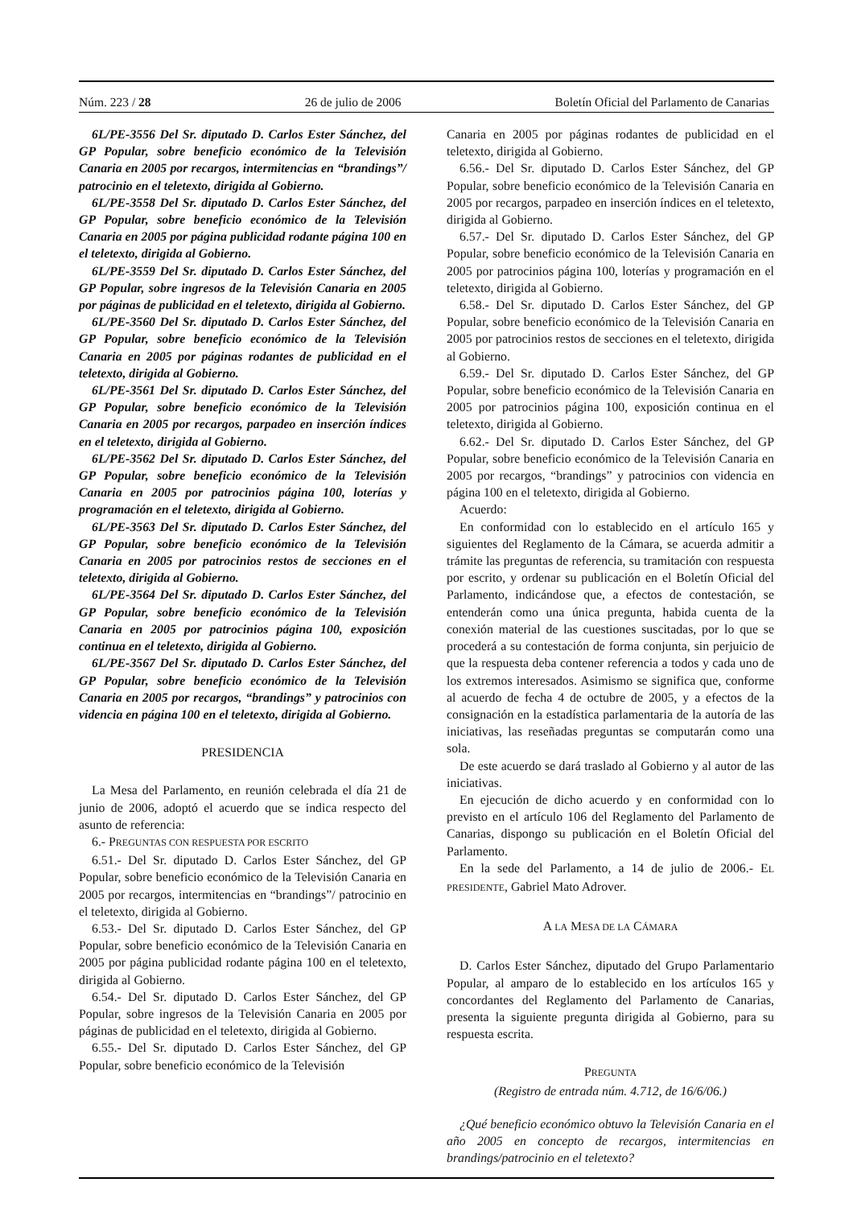Núm. 223 / 28 26 de julio de 2006 Boletín Oficial del Parlamento de Canarias
6L/PE-3556 Del Sr. diputado D. Carlos Ester Sánchez, del GP Popular, sobre beneficio económico de la Televisión Canaria en 2005 por recargos, intermitencias en “brandings”/ patrocinio en el teletexto, dirigida al Gobierno.
6L/PE-3558 Del Sr. diputado D. Carlos Ester Sánchez, del GP Popular, sobre beneficio económico de la Televisión Canaria en 2005 por página publicidad rodante página 100 en el teletexto, dirigida al Gobierno.
6L/PE-3559 Del Sr. diputado D. Carlos Ester Sánchez, del GP Popular, sobre ingresos de la Televisión Canaria en 2005 por páginas de publicidad en el teletexto, dirigida al Gobierno.
6L/PE-3560 Del Sr. diputado D. Carlos Ester Sánchez, del GP Popular, sobre beneficio económico de la Televisión Canaria en 2005 por páginas rodantes de publicidad en el teletexto, dirigida al Gobierno.
6L/PE-3561 Del Sr. diputado D. Carlos Ester Sánchez, del GP Popular, sobre beneficio económico de la Televisión Canaria en 2005 por recargos, parpadeo en inserción índices en el teletexto, dirigida al Gobierno.
6L/PE-3562 Del Sr. diputado D. Carlos Ester Sánchez, del GP Popular, sobre beneficio económico de la Televisión Canaria en 2005 por patrocinios página 100, loterías y programación en el teletexto, dirigida al Gobierno.
6L/PE-3563 Del Sr. diputado D. Carlos Ester Sánchez, del GP Popular, sobre beneficio económico de la Televisión Canaria en 2005 por patrocinios restos de secciones en el teletexto, dirigida al Gobierno.
6L/PE-3564 Del Sr. diputado D. Carlos Ester Sánchez, del GP Popular, sobre beneficio económico de la Televisión Canaria en 2005 por patrocinios página 100, exposición continua en el teletexto, dirigida al Gobierno.
6L/PE-3567 Del Sr. diputado D. Carlos Ester Sánchez, del GP Popular, sobre beneficio económico de la Televisión Canaria en 2005 por recargos, “brandings” y patrocinios con videncia en página 100 en el teletexto, dirigida al Gobierno.
PRESIDENCIA
La Mesa del Parlamento, en reunión celebrada el día 21 de junio de 2006, adoptó el acuerdo que se indica respecto del asunto de referencia:
6.- PREGUNTAS CON RESPUESTA POR ESCRITO
6.51.- Del Sr. diputado D. Carlos Ester Sánchez, del GP Popular, sobre beneficio económico de la Televisión Canaria en 2005 por recargos, intermitencias en “brandings”/ patrocinio en el teletexto, dirigida al Gobierno.
6.53.- Del Sr. diputado D. Carlos Ester Sánchez, del GP Popular, sobre beneficio económico de la Televisión Canaria en 2005 por página publicidad rodante página 100 en el teletexto, dirigida al Gobierno.
6.54.- Del Sr. diputado D. Carlos Ester Sánchez, del GP Popular, sobre ingresos de la Televisión Canaria en 2005 por páginas de publicidad en el teletexto, dirigida al Gobierno.
6.55.- Del Sr. diputado D. Carlos Ester Sánchez, del GP Popular, sobre beneficio económico de la Televisión
Canaria en 2005 por páginas rodantes de publicidad en el teletexto, dirigida al Gobierno.
6.56.- Del Sr. diputado D. Carlos Ester Sánchez, del GP Popular, sobre beneficio económico de la Televisión Canaria en 2005 por recargos, parpadeo en inserción índices en el teletexto, dirigida al Gobierno.
6.57.- Del Sr. diputado D. Carlos Ester Sánchez, del GP Popular, sobre beneficio económico de la Televisión Canaria en 2005 por patrocinios página 100, loterías y programación en el teletexto, dirigida al Gobierno.
6.58.- Del Sr. diputado D. Carlos Ester Sánchez, del GP Popular, sobre beneficio económico de la Televisión Canaria en 2005 por patrocinios restos de secciones en el teletexto, dirigida al Gobierno.
6.59.- Del Sr. diputado D. Carlos Ester Sánchez, del GP Popular, sobre beneficio económico de la Televisión Canaria en 2005 por patrocinios página 100, exposición continua en el teletexto, dirigida al Gobierno.
6.62.- Del Sr. diputado D. Carlos Ester Sánchez, del GP Popular, sobre beneficio económico de la Televisión Canaria en 2005 por recargos, “brandings” y patrocinios con videncia en página 100 en el teletexto, dirigida al Gobierno.
Acuerdo:
En conformidad con lo establecido en el artículo 165 y siguientes del Reglamento de la Cámara, se acuerda admitir a trámite las preguntas de referencia, su tramitación con respuesta por escrito, y ordenar su publicación en el Boletín Oficial del Parlamento, indicándose que, a efectos de contestación, se entenderán como una única pregunta, habida cuenta de la conexión material de las cuestiones suscitadas, por lo que se procederá a su contestación de forma conjunta, sin perjuicio de que la respuesta deba contener referencia a todos y cada uno de los extremos interesados. Asimismo se significa que, conforme al acuerdo de fecha 4 de octubre de 2005, y a efectos de la consignación en la estadística parlamentaria de la autoría de las iniciativas, las reseñadas preguntas se computarán como una sola.
De este acuerdo se dará traslado al Gobierno y al autor de las iniciativas.
En ejecución de dicho acuerdo y en conformidad con lo previsto en el artículo 106 del Reglamento del Parlamento de Canarias, dispongo su publicación en el Boletín Oficial del Parlamento.
En la sede del Parlamento, a 14 de julio de 2006.- EL PRESIDENTE, Gabriel Mato Adrover.
A LA MESA DE LA CÁMARA
D. Carlos Ester Sánchez, diputado del Grupo Parlamentario Popular, al amparo de lo establecido en los artículos 165 y concordantes del Reglamento del Parlamento de Canarias, presenta la siguiente pregunta dirigida al Gobierno, para su respuesta escrita.
PREGUNTA
(Registro de entrada núm. 4.712, de 16/6/06.)
¿Qué beneficio económico obtuvo la Televisión Canaria en el año 2005 en concepto de recargos, intermitencias en brandings/patrocinio en el teletexto?